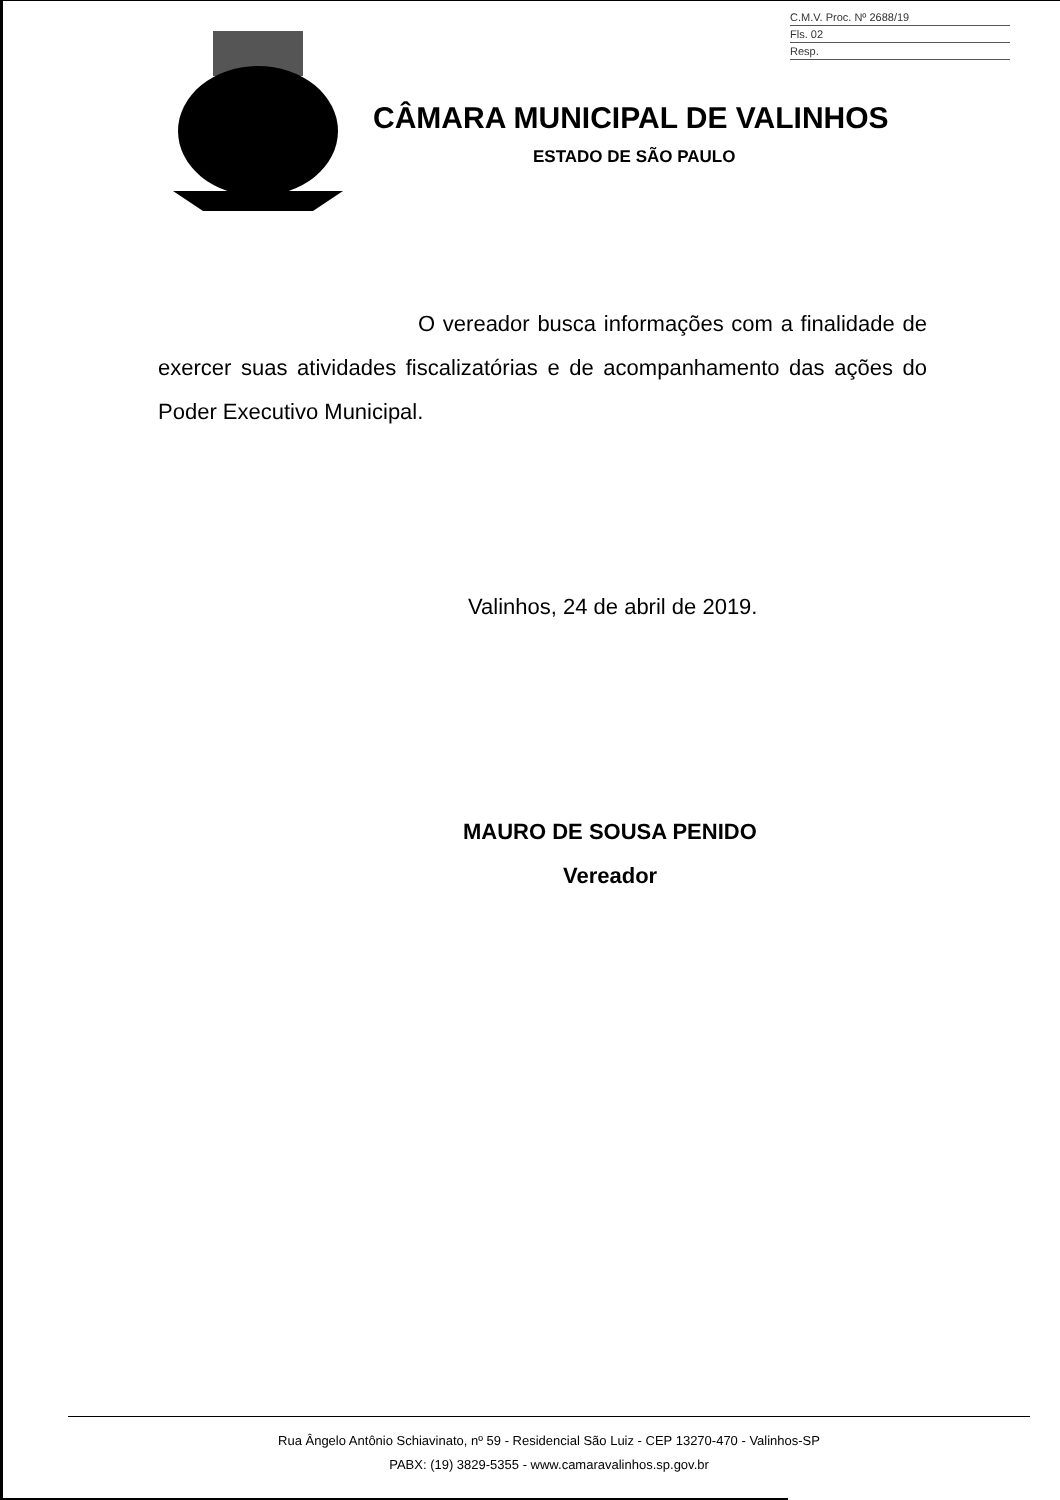C.M.V. Proc. Nº 2688/19
Fls. 02
Resp.
CÂMARA MUNICIPAL DE VALINHOS
ESTADO DE SÃO PAULO
O vereador busca informações com a finalidade de exercer suas atividades fiscalizatórias e de acompanhamento das ações do Poder Executivo Municipal.
Valinhos, 24 de abril de 2019.
MAURO DE SOUSA PENIDO
Vereador
Rua Ângelo Antônio Schiavinato, nº 59 - Residencial São Luiz - CEP 13270-470 - Valinhos-SP
PABX: (19) 3829-5355 - www.camaravalinhos.sp.gov.br